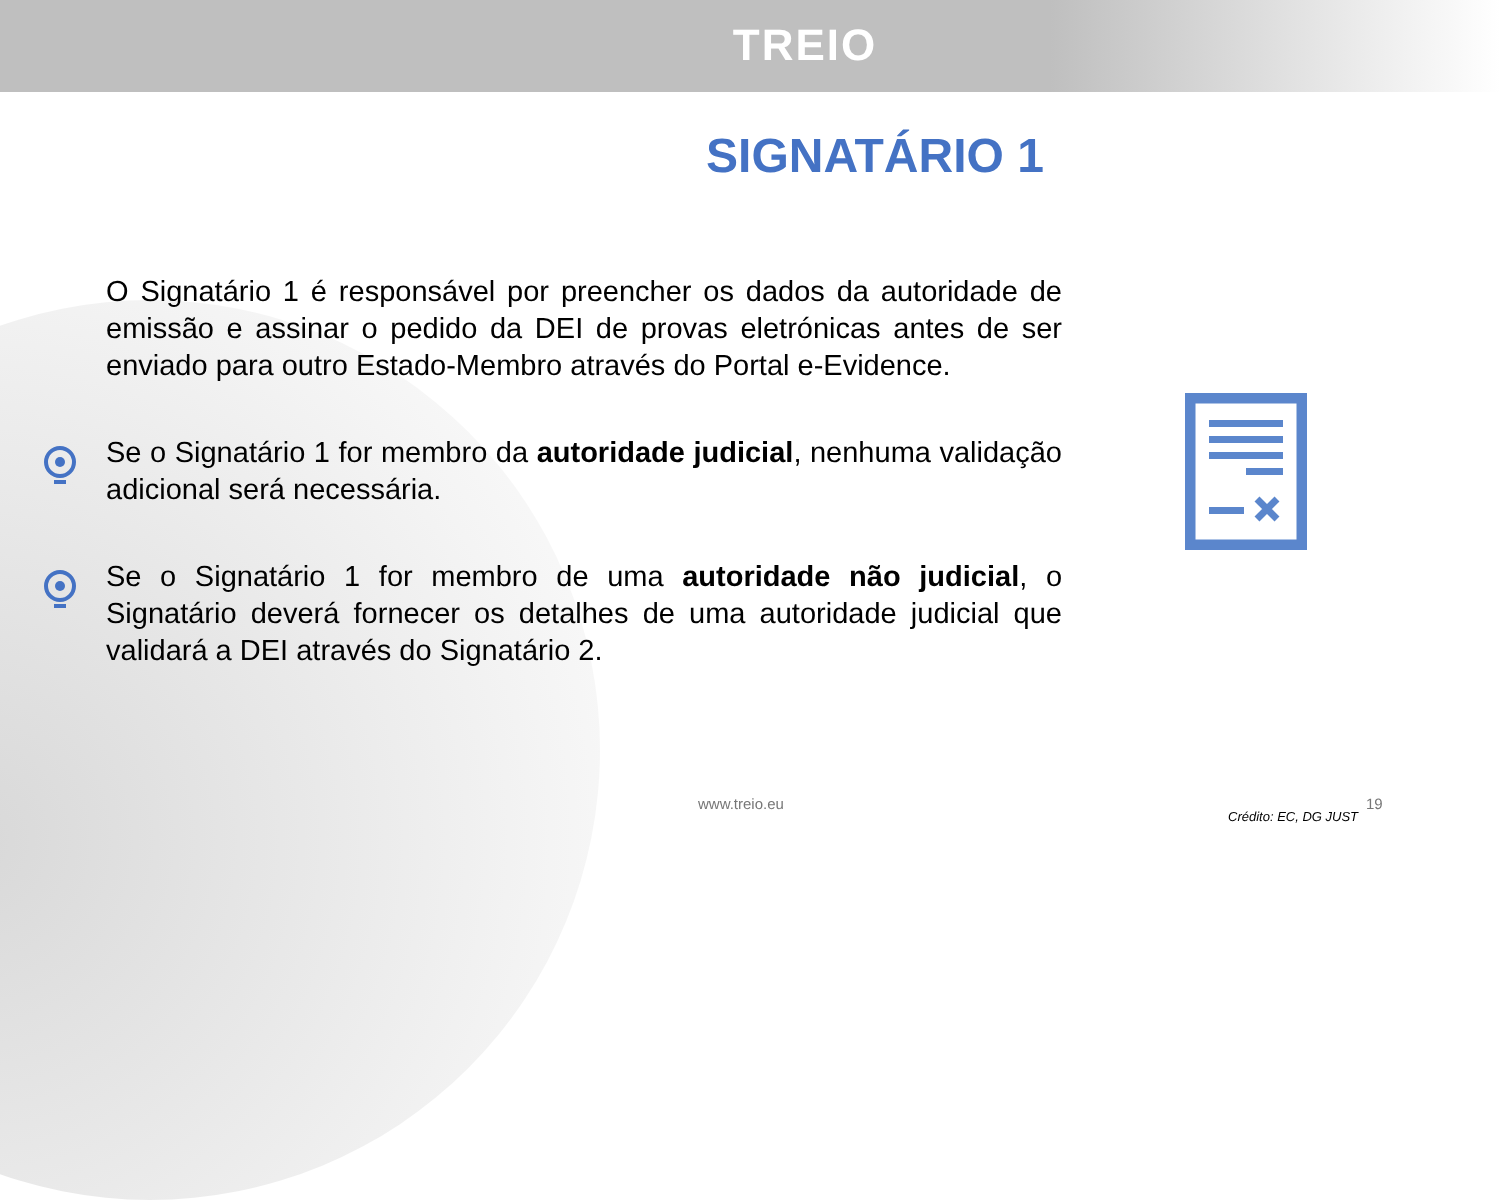TREIO
SIGNATÁRIO 1
O Signatário 1 é responsável por preencher os dados da autoridade de emissão e assinar o pedido da DEI de provas eletrónicas antes de ser enviado para outro Estado-Membro através do Portal e-Evidence.
Se o Signatário 1 for membro da autoridade judicial, nenhuma validação adicional será necessária.
Se o Signatário 1 for membro de uma autoridade não judicial, o Signatário deverá fornecer os detalhes de uma autoridade judicial que validará a DEI através do Signatário 2.
www.treio.eu 19
Crédito: EC, DG JUST